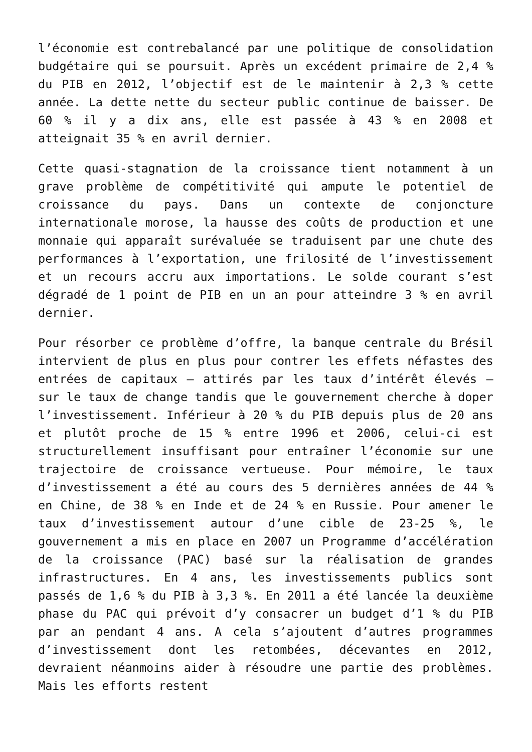l’économie est contrebalancé par une politique de consolidation budgétaire qui se poursuit. Après un excédent primaire de 2,4 % du PIB en 2012, l’objectif est de le maintenir à 2,3 % cette année. La dette nette du secteur public continue de baisser. De 60 % il y a dix ans, elle est passée à 43 % en 2008 et atteignait 35 % en avril dernier.
Cette quasi-stagnation de la croissance tient notamment à un grave problème de compétitivité qui ampute le potentiel de croissance du pays. Dans un contexte de conjoncture internationale morose, la hausse des coûts de production et une monnaie qui apparaît surévaluée se traduisent par une chute des performances à l’exportation, une frilosité de l’investissement et un recours accru aux importations. Le solde courant s’est dégradé de 1 point de PIB en un an pour atteindre 3 % en avril dernier.
Pour résorber ce problème d’offre, la banque centrale du Brésil intervient de plus en plus pour contrer les effets néfastes des entrées de capitaux – attirés par les taux d’intérêt élevés – sur le taux de change tandis que le gouvernement cherche à doper l’investissement. Inférieur à 20 % du PIB depuis plus de 20 ans et plutôt proche de 15 % entre 1996 et 2006, celui-ci est structurellement insuffisant pour entraîner l’économie sur une trajectoire de croissance vertueuse. Pour mémoire, le taux d’investissement a été au cours des 5 dernières années de 44 % en Chine, de 38 % en Inde et de 24 % en Russie. Pour amener le taux d’investissement autour d’une cible de 23-25 %, le gouvernement a mis en place en 2007 un Programme d’accélération de la croissance (PAC) basé sur la réalisation de grandes infrastructures. En 4 ans, les investissements publics sont passés de 1,6 % du PIB à 3,3 %. En 2011 a été lancée la deuxième phase du PAC qui prévoit d’y consacrer un budget d’1 % du PIB par an pendant 4 ans. A cela s’ajoutent d’autres programmes d’investissement dont les retombées, décevantes en 2012, devraient néanmoins aider à résoudre une partie des problèmes. Mais les efforts restent